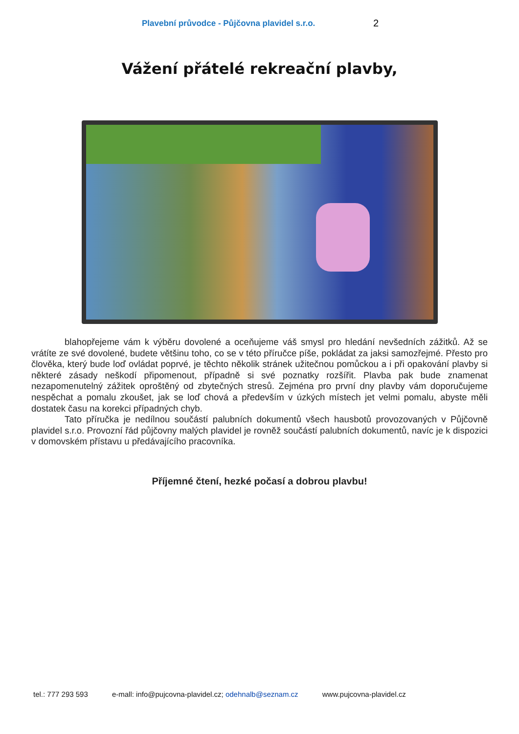Plavební průvodce - Půjčovna plavidel s.r.o. 2
Vážení přátelé rekreační plavby,
blahopřejeme vám k výběru dovolené a oceňujeme váš smysl pro hledání nevšedních zážitků. Až se vrátíte ze své dovolené, budete většinu toho, co se v této příručce píše, pokládat za jaksi samozřejmé. Přesto pro člověka, který bude loď ovládat poprvé, je těchto několik stránek užitečnou pomůckou a i při opakování plavby si některé zásady neškodí připomenout, případně si své poznatky rozšířit. Plavba pak bude znamenat nezapomenutelný zážitek oproštěný od zbytečných stresů. Zejména pro první dny plavby vám doporučujeme nespěchat a pomalu zkoušet, jak se loď chová a především v úzkých místech jet velmi pomalu, abyste měli dostatek času na korekci případných chyb.
Tato příručka je nedílnou součástí palubních dokumentů všech hausbotů provozovaných v Půjčovně plavidel s.r.o. Provozní řád půjčovny malých plavidel je rovněž součástí palubních dokumentů, navíc je k dispozici v domovském přístavu u předávajícího pracovníka.
Příjemné čtení, hezké počasí a dobrou plavbu!
tel.: 777 293 593 e-mall: info@pujcovna-plavidel.cz; odehnalb@seznam.cz www.pujcovna-plavidel.cz